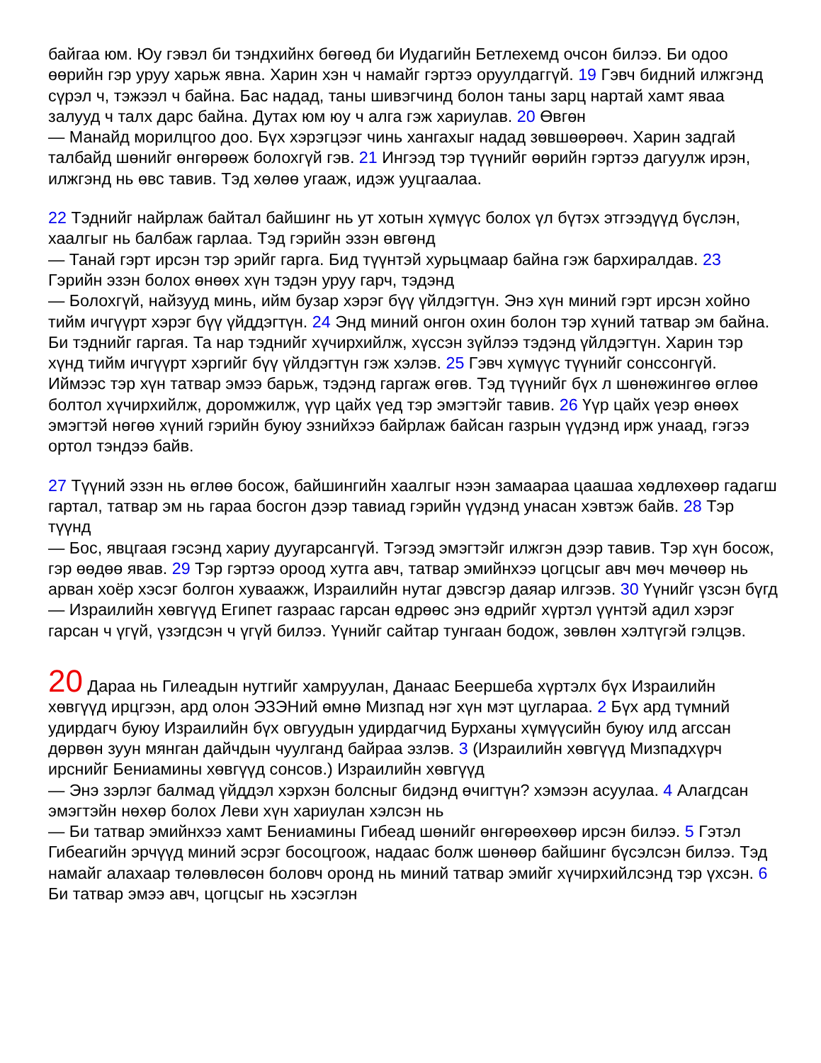байгаа юм. Юу гэвэл би тэндхийнх бөгөөд би Иудагийн Бетлехемд очсон билээ. Би одоо өөрийн гэр уруу харьж явна. Харин хэн ч намайг гэртээ оруулдаггүй. 19 Гэвч бидний илжгэнд сүрэл ч, тэжээл ч байна. Бас надад, таны шивэгчинд болон таны зарц нартай хамт яваа залууд ч талх дарс байна. Дутах юм юу ч алга гэж хариулав. 20 Өвгөн
— Манайд морилцгоо доо. Бүх хэрэгцээг чинь хангахыг надад зөвшөөрөөч. Харин задгай талбайд шөнийг өнгөрөөж болохгүй гэв. 21 Ингээд тэр түүнийг өөрийн гэртээ дагуулж ирэн, илжгэнд нь өвс тавив. Тэд хөлөө угааж, идэж ууцгаалаа.
22 Тэднийг найрлаж байтал байшинг нь ут хотын хүмүүс болох үл бүтэх этгээдүүд бүслэн, хаалгыг нь балбаж гарлаа. Тэд гэрийн эзэн өвгөнд
— Танай гэрт ирсэн тэр эрийг гарга. Бид түүнтэй хурьцмаар байна гэж бархиралдав. 23 Гэрийн эзэн болох өнөөх хүн тэдэн уруу гарч, тэдэнд
— Болохгүй, найзууд минь, ийм бузар хэрэг бүү үйлдэгтүн. Энэ хүн миний гэрт ирсэн хойно тийм ичгүүрт хэрэг бүү үйддэгтүн. 24 Энд миний онгон охин болон тэр хүний татвар эм байна. Би тэднийг гаргая. Та нар тэднийг хүчирхийлж, хүссэн зүйлээ тэдэнд үйлдэгтүн. Харин тэр хүнд тийм ичгүүрт хэргийг бүү үйлдэгтүн гэж хэлэв. 25 Гэвч хүмүүс түүнийг сонссонгүй. Иймээс тэр хүн татвар эмээ барьж, тэдэнд гаргаж өгөв. Тэд түүнийг бүх л шөнөжингөө өглөө болтол хүчирхийлж, доромжилж, үүр цайх үед тэр эмэгтэйг тавив. 26 Үүр цайх үеэр өнөөх эмэгтэй нөгөө хүний гэрийн буюу эзнийхээ байрлаж байсан газрын үүдэнд ирж унаад, гэгээ ортол тэндээ байв.
27 Түүний эзэн нь өглөө босож, байшингийн хаалгыг нээн замаараа цаашаа хөдлөхөөр гадагш гартал, татвар эм нь гараа босгон дээр тавиад гэрийн үүдэнд унасан хэвтэж байв. 28 Тэр түүнд
— Бос, явцгаая гэсэнд хариу дуугарсангүй. Тэгээд эмэгтэйг илжгэн дээр тавив. Тэр хүн босож, гэр өөдөө явав. 29 Тэр гэртээ ороод хутга авч, татвар эмийнхээ цогцсыг авч мөч мөчөөр нь арван хоёр хэсэг болгон хуваажж, Израилийн нутаг дэвсгэр даяар илгээв. 30 Үүнийг үзсэн бүгд
— Израилийн хөвгүүд Египет газраас гарсан өдрөөс энэ өдрийг хүртэл үүнтэй адил хэрэг гарсан ч үгүй, үзэгдсэн ч үгүй билээ. Үүнийг сайтар тунгаан бодож, зөвлөн хэлтүгэй гэлцэв.
20 Дараа нь Гилеадын нутгийг хамруулан, Данаас Беершеба хүртэлх бүх Израилийн хөвгүүд ирцгээн, ард олон ЭЗЭНий өмнө Мизпад нэг хүн мэт цуглараа. 2 Бүх ард түмний удирдагч буюу Израилийн бүх овгуудын удирдагчид Бурханы хүмүүсийн буюу илд агссан дөрвөн зуун мянган дайчдын чуулганд байраа эзлэв. 3 (Израилийн хөвгүүд Мизпадхүрч ирснийг Бениамины хөвгүүд сонсов.) Израилийн хөвгүүд
— Энэ зэрлэг балмад үйддэл хэрхэн болсныг бидэнд өчигтүн? хэмээн асуулаа. 4 Алагдсан эмэгтэйн нөхөр болох Леви хүн хариулан хэлсэн нь
— Би татвар эмийнхээ хамт Бениамины Гибеад шөнийг өнгөрөөхөөр ирсэн билээ. 5 Гэтэл Гибеагийн эрчүүд миний эсрэг босоцгоож, надаас болж шөнөөр байшинг бүсэлсэн билээ. Тэд намайг алахаар төлөвлөсөн боловч оронд нь миний татвар эмийг хүчирхийлсэнд тэр үхсэн. 6 Би татвар эмээ авч, цогцсыг нь хэсэглэн